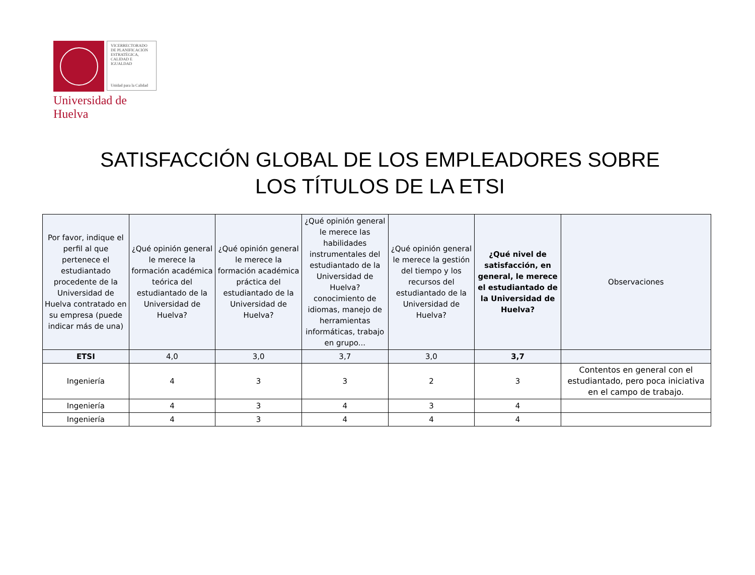VICERRECTORADO DE PLANIFICACIÓN ESTRATÉGICA, CALIDAD E IGUALDAD
Unidad para la Calidad
Universidad de Huelva
SATISFACCIÓN GLOBAL DE LOS EMPLEADORES SOBRE
LOS TÍTULOS DE LA ETSI
| Por favor, indique el perfil al que pertenece el estudiantado procedente de la Universidad de Huelva contratado en su empresa (puede indicar más de una) | ¿Qué opinión general le merece la formación académica teórica del estudiantado de la Universidad de Huelva? | ¿Qué opinión general le merece la formación académica práctica del estudiantado de la Universidad de Huelva? | ¿Qué opinión general le merece las habilidades instrumentales del estudiantado de la Universidad de Huelva? conocimiento de idiomas, manejo de herramientas informáticas, trabajo en grupo... | ¿Qué opinión general le merece la gestión del tiempo y los recursos del estudiantado de la Universidad de Huelva? | ¿Qué nivel de satisfacción, en general, le merece el estudiantado de la Universidad de Huelva? | Observaciones |
| --- | --- | --- | --- | --- | --- | --- |
| ETSI | 4,0 | 3,0 | 3,7 | 3,0 | 3,7 | |
| Ingeniería | 4 | 3 | 3 | 2 | 3 | Contentos en general con el estudiantado, pero poca iniciativa en el campo de trabajo. |
| Ingeniería | 4 | 3 | 4 | 3 | 4 | |
| Ingeniería | 4 | 3 | 4 | 4 | 4 | |